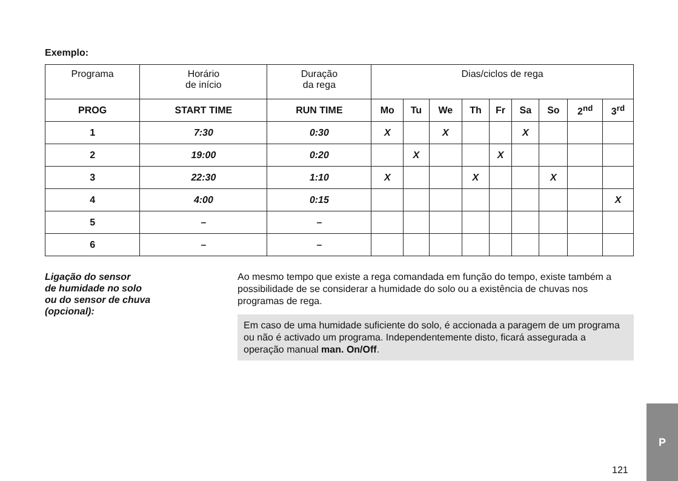Exemplo:
| Programa | Horário de início | Duração da rega | Dias/ciclos de rega | | | | | | | | |
| --- | --- | --- | --- | --- | --- | --- | --- | --- | --- | --- | --- |
| PROG | START TIME | RUN TIME | Mo | Tu | We | Th | Fr | Sa | So | 2<sup>nd</sup> | 3<sup>rd</sup> |
| 1 | 7:30 | 0:30 | X | | X | | | X | | | |
| 2 | 19:00 | 0:20 | | X | | | X | | | | |
| 3 | 22:30 | 1:10 | X | | | X | | | X | | |
| 4 | 4:00 | 0:15 | | | | | | | | | X |
| 5 | – | – | | | | | | | | | |
| 6 | – | – | | | | | | | | | |
Ligação do sensor
de humidade no solo
ou do sensor de chuva
(opcional):
Ao mesmo tempo que existe a rega comandada em função do tempo, existe também a possibilidade de se considerar a humidade do solo ou a existência de chuvas nos programas de rega.
Em caso de uma humidade suficiente do solo, é accionada a paragem de um programa ou não é activado um programa. Independentemente disto, ficará assegurada a operação manual man. On/Off.
121
P